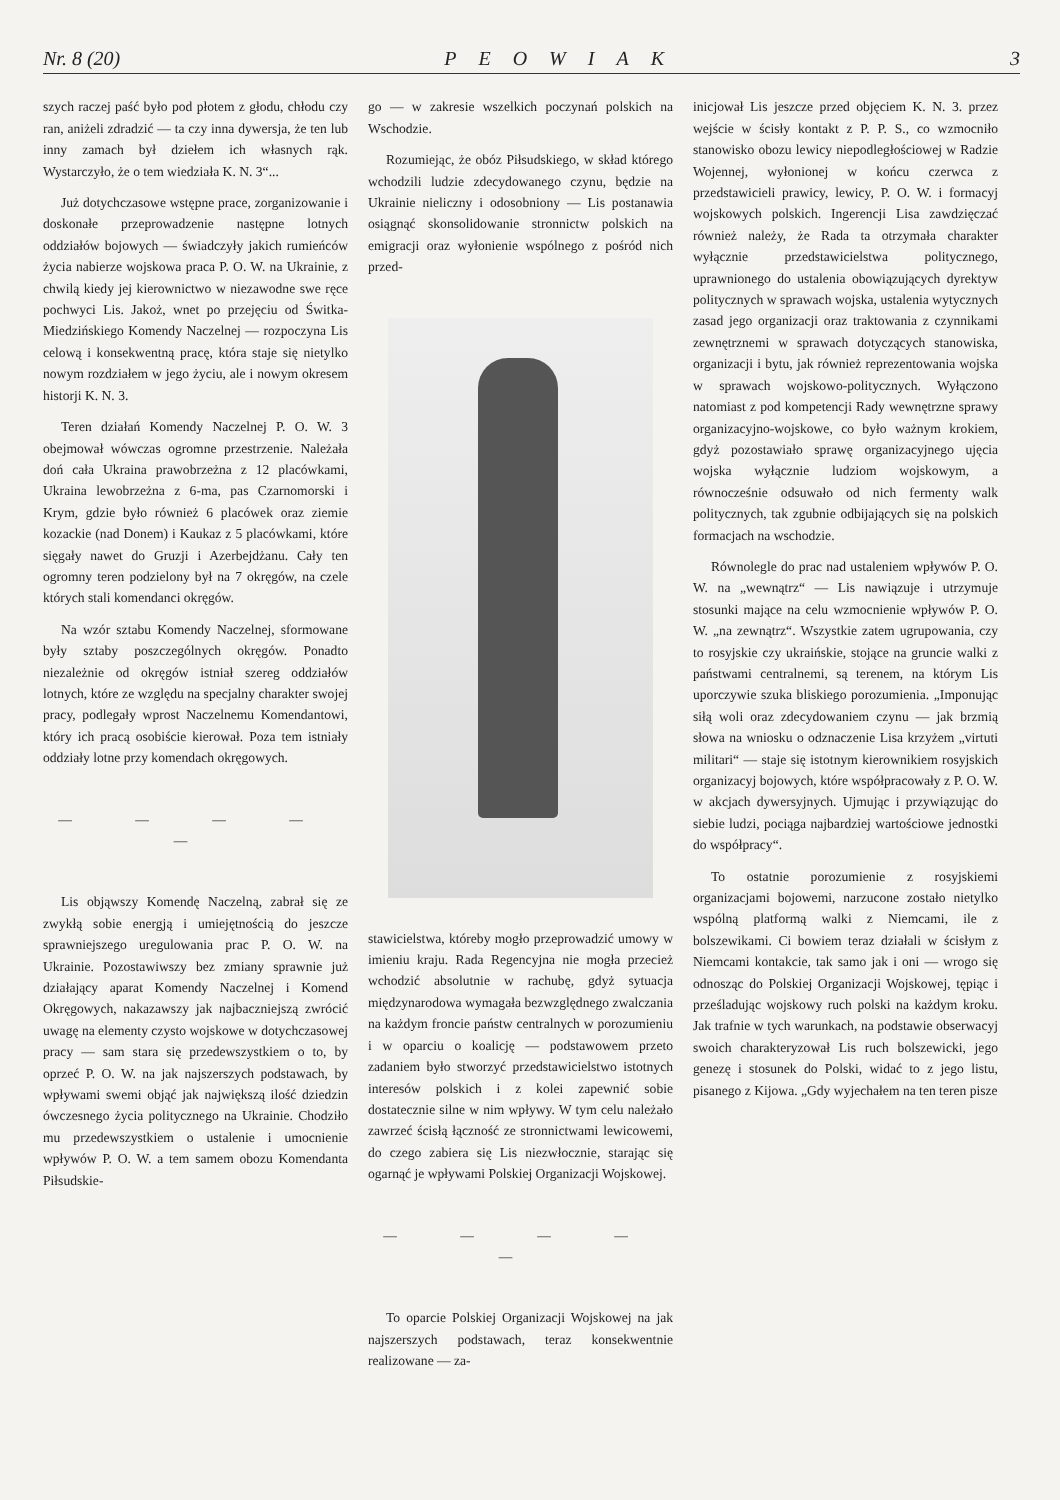Nr. 8 (20) PEOWIAK 3
szych raczej paść było pod płotem z głodu, chłodu czy ran, aniżeli zdradzić — ta czy inna dywersja, że ten lub inny zamach był dziełem ich własnych rąk. Wystarczyło, że o tem wiedziała K. N. 3“...
Już dotychczasowe wstępne prace, zorganizowanie i doskonałe przeprowadzenie następne lotnych oddziałów bojowych — świadczyły jakich rumieńców życia nabierze wojskowa praca P. O. W. na Ukrainie, z chwilą kiedy jej kierownictwo w niezawodne swe ręce pochwyci Lis. Jakoż, wnet po przejęciu od Świtka-Miedzińskiego Komendy Naczelnej — rozpoczyna Lis celową i konsekwentną pracę, która staje się nietylko nowym rozdziałem w jego życiu, ale i nowym okresem historji K. N. 3.
Teren działań Komendy Naczelnej P. O. W. 3 obejmował wówczas ogromne przestrzenie. Należała doń cała Ukraina prawobrzeżna z 12 placówkami, Ukraina lewobrzeżna z 6-ma, pas Czarnomorski i Krym, gdzie było również 6 placówek oraz ziemie kozackie (nad Donem) i Kaukaz z 5 placówkami, które sięgały nawet do Gruzji i Azerbejdżanu. Cały ten ogromny teren podzielony był na 7 okręgów, na czele których stali komendanci okręgów.
Na wzór sztabu Komendy Naczelnej, sformowane były sztaby poszczególnych okręgów. Ponadto niezależnie od okręgów istniał szereg oddziałów lotnych, które ze względu na specjalny charakter swojej pracy, podlegały wprost Naczelnemu Komendantowi, który ich pracą osobiście kierował. Poza tem istniały oddziały lotne przy komendach okręgowych.
— — — — —
Lis objąwszy Komendę Naczelną, zabrał się ze zwykłą sobie energją i umiejętnością do jeszcze sprawniejszego uregulowania prac P. O. W. na Ukrainie. Pozostawiwszy bez zmiany sprawnie już działający aparat Komendy Naczelnej i Komend Okręgowych, nakazawszy jak najbaczniejszą zwrócić uwagę na elementy czysto wojskowe w dotychczasowej pracy — sam stara się przedewszystkiem o to, by oprzeć P. O. W. na jak najszerszych podstawach, by wpływami swemi objąć jak największą ilość dziedzin ówczesnego życia politycznego na Ukrainie. Chodziło mu przedewszystkiem o ustalenie i umocnienie wpływów P. O. W. a tem samem obozu Komendanta Piłsudskie-
go — w zakresie wszelkich poczynań polskich na Wschodzie.
Rozumiejąc, że obóz Piłsudskiego, w skład którego wchodzili ludzie zdecydowanego czynu, będzie na Ukrainie nieliczny i odosobniony — Lis postanawia osiągnąć skonsolidowanie stronnictw polskich na emigracji oraz wyłonienie wspólnego z pośród nich przed-
stawicielstwa, któreby mogło przeprowadzić umowy w imieniu kraju. Rada Regencyjna nie mogła przecież wchodzić absolutnie w rachubę, gdyż sytuacja międzynarodowa wymagała bezwzględnego zwalczania na każdym froncie państw centralnych w porozumieniu i w oparciu o koalicję — podstawowem przeto zadaniem było stworzyć przedstawicielstwo istotnych interesów polskich i z kolei zapewnić sobie dostatecznie silne w nim wpływy. W tym celu należało zawrzeć ścisłą łączność ze stronnictwami lewicowemi, do czego zabiera się Lis niezwłocznie, starając się ogarnąć je wpływami Polskiej Organizacji Wojskowej.
— — — — —
To oparcie Polskiej Organizacji Wojskowej na jak najszerszych podstawach, teraz konsekwentnie realizowane — za-
inicjował Lis jeszcze przed objęciem K. N. 3. przez wejście w ścisły kontakt z P. P. S., co wzmocniło stanowisko obozu lewicy niepodległościowej w Radzie Wojennej, wyłonionej w końcu czerwca z przedstawicieli prawicy, lewicy, P. O. W. i formacyj wojskowych polskich. Ingerencji Lisa zawdzięczać również należy, że Rada ta otrzymała charakter wyłącznie przedstawicielstwa politycznego, uprawnionego do ustalenia obowiązujących dyrektyw politycznych w sprawach wojska, ustalenia wytycznych zasad jego organizacji oraz traktowania z czynnikami zewnętrznemi w sprawach dotyczących stanowiska, organizacji i bytu, jak również reprezentowania wojska w sprawach wojskowo-politycznych. Wyłączono natomiast z pod kompetencji Rady wewnętrzne sprawy organizacyjno-wojskowe, co było ważnym krokiem, gdyż pozostawiało sprawę organizacyjnego ujęcia wojska wyłącznie ludziom wojskowym, a równocześnie odsuwało od nich fermenty walk politycznych, tak zgubnie odbijających się na polskich formacjach na wschodzie.
Równolegle do prac nad ustaleniem wpływów P. O. W. na „wewnątrz“ — Lis nawiązuje i utrzymuje stosunki mające na celu wzmocnienie wpływów P. O. W. „na zewnątrz“. Wszystkie zatem ugrupowania, czy to rosyjskie czy ukraińskie, stojące na gruncie walki z państwami centralnemi, są terenem, na którym Lis uporczywie szuka bliskiego porozumienia. „Imponując siłą woli oraz zdecydowaniem czynu — jak brzmią słowa na wniosku o odznaczenie Lisa krzyżem „virtuti militari“ — staje się istotnym kierownikiem rosyjskich organizacyj bojowych, które współpracowały z P. O. W. w akcjach dywersyjnych. Ujmując i przywiązując do siebie ludzi, pociąga najbardziej wartościowe jednostki do współpracy“.
To ostatnie porozumienie z rosyjskiemi organizacjami bojowemi, narzucone zostało nietylko wspólną platformą walki z Niemcami, ile z bolszewikami. Ci bowiem teraz działali w ścisłym z Niemcami kontakcie, tak samo jak i oni — wrogo się odnosząc do Polskiej Organizacji Wojskowej, tępiąc i prześladując wojskowy ruch polski na każdym kroku. Jak trafnie w tych warunkach, na podstawie obserwacyj swoich charakteryzował Lis ruch bolszewicki, jego genezę i stosunek do Polski, widać to z jego listu, pisanego z Kijowa. „Gdy wyjechałem na ten teren pisze